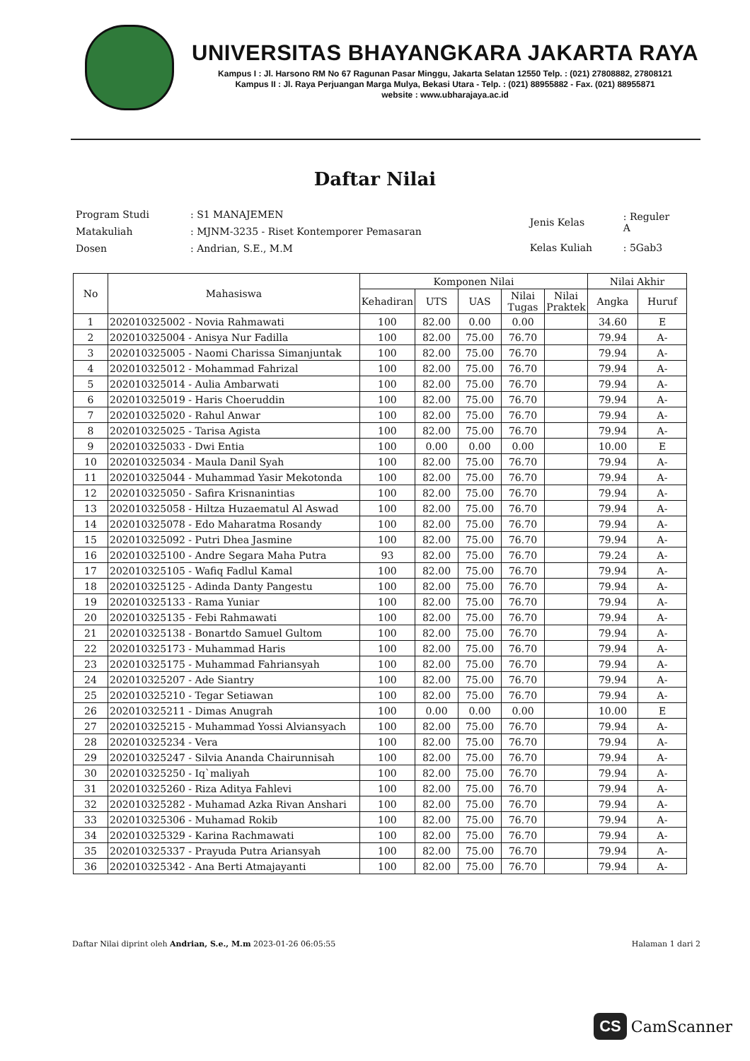UNIVERSITAS BHAYANGKARA JAKARTA RAYA
Kampus I : Jl. Harsono RM No 67 Ragunan Pasar Minggu, Jakarta Selatan 12550 Telp. : (021) 27808882, 27808121
Kampus II : Jl. Raya Perjuangan Marga Mulya, Bekasi Utara - Telp. : (021) 88955882 - Fax. (021) 88955871
website : www.ubharajaya.ac.id
Daftar Nilai
| Program Studi | : S1 MANAJEMEN |
| Matakuliah | : MJNM-3235 - Riset Kontemporer Pemasaran |
| Dosen | : Andrian, S.E., M.M |
| Jenis Kelas | : Reguler A |
| Kelas Kuliah | : 5Gab3 |
| No | Mahasiswa | Komponen Nilai | | | | | Nilai Akhir | |
| --- | --- | --- | --- | --- | --- | --- | --- | --- |
| | | Kehadiran | UTS | UAS | Nilai Tugas | Nilai Praktek | Angka | Huruf |
| 1 | 202010325002 - Novia Rahmawati | 100 | 82.00 | 0.00 | 0.00 | | 34.60 | E |
| 2 | 202010325004 - Anisya Nur Fadilla | 100 | 82.00 | 75.00 | 76.70 | | 79.94 | A- |
| 3 | 202010325005 - Naomi Charissa Simanjuntak | 100 | 82.00 | 75.00 | 76.70 | | 79.94 | A- |
| 4 | 202010325012 - Mohammad Fahrizal | 100 | 82.00 | 75.00 | 76.70 | | 79.94 | A- |
| 5 | 202010325014 - Aulia Ambarwati | 100 | 82.00 | 75.00 | 76.70 | | 79.94 | A- |
| 6 | 202010325019 - Haris Choeruddin | 100 | 82.00 | 75.00 | 76.70 | | 79.94 | A- |
| 7 | 202010325020 - Rahul Anwar | 100 | 82.00 | 75.00 | 76.70 | | 79.94 | A- |
| 8 | 202010325025 - Tarisa Agista | 100 | 82.00 | 75.00 | 76.70 | | 79.94 | A- |
| 9 | 202010325033 - Dwi Entia | 100 | 0.00 | 0.00 | 0.00 | | 10.00 | E |
| 10 | 202010325034 - Maula Danil Syah | 100 | 82.00 | 75.00 | 76.70 | | 79.94 | A- |
| 11 | 202010325044 - Muhammad Yasir Mekotonda | 100 | 82.00 | 75.00 | 76.70 | | 79.94 | A- |
| 12 | 202010325050 - Safira Krisnanintias | 100 | 82.00 | 75.00 | 76.70 | | 79.94 | A- |
| 13 | 202010325058 - Hiltza Huzaematul Al Aswad | 100 | 82.00 | 75.00 | 76.70 | | 79.94 | A- |
| 14 | 202010325078 - Edo Maharatma Rosandy | 100 | 82.00 | 75.00 | 76.70 | | 79.94 | A- |
| 15 | 202010325092 - Putri Dhea Jasmine | 100 | 82.00 | 75.00 | 76.70 | | 79.94 | A- |
| 16 | 202010325100 - Andre Segara Maha Putra | 93 | 82.00 | 75.00 | 76.70 | | 79.24 | A- |
| 17 | 202010325105 - Wafiq Fadlul Kamal | 100 | 82.00 | 75.00 | 76.70 | | 79.94 | A- |
| 18 | 202010325125 - Adinda Danty Pangestu | 100 | 82.00 | 75.00 | 76.70 | | 79.94 | A- |
| 19 | 202010325133 - Rama Yuniar | 100 | 82.00 | 75.00 | 76.70 | | 79.94 | A- |
| 20 | 202010325135 - Febi Rahmawati | 100 | 82.00 | 75.00 | 76.70 | | 79.94 | A- |
| 21 | 202010325138 - Bonartdo Samuel Gultom | 100 | 82.00 | 75.00 | 76.70 | | 79.94 | A- |
| 22 | 202010325173 - Muhammad Haris | 100 | 82.00 | 75.00 | 76.70 | | 79.94 | A- |
| 23 | 202010325175 - Muhammad Fahriansyah | 100 | 82.00 | 75.00 | 76.70 | | 79.94 | A- |
| 24 | 202010325207 - Ade Siantry | 100 | 82.00 | 75.00 | 76.70 | | 79.94 | A- |
| 25 | 202010325210 - Tegar Setiawan | 100 | 82.00 | 75.00 | 76.70 | | 79.94 | A- |
| 26 | 202010325211 - Dimas Anugrah | 100 | 0.00 | 0.00 | 0.00 | | 10.00 | E |
| 27 | 202010325215 - Muhammad Yossi Alviansyach | 100 | 82.00 | 75.00 | 76.70 | | 79.94 | A- |
| 28 | 202010325234 - Vera | 100 | 82.00 | 75.00 | 76.70 | | 79.94 | A- |
| 29 | 202010325247 - Silvia Ananda Chairunnisah | 100 | 82.00 | 75.00 | 76.70 | | 79.94 | A- |
| 30 | 202010325250 - Iq`maliyah | 100 | 82.00 | 75.00 | 76.70 | | 79.94 | A- |
| 31 | 202010325260 - Riza Aditya Fahlevi | 100 | 82.00 | 75.00 | 76.70 | | 79.94 | A- |
| 32 | 202010325282 - Muhamad Azka Rivan Anshari | 100 | 82.00 | 75.00 | 76.70 | | 79.94 | A- |
| 33 | 202010325306 - Muhamad Rokib | 100 | 82.00 | 75.00 | 76.70 | | 79.94 | A- |
| 34 | 202010325329 - Karina Rachmawati | 100 | 82.00 | 75.00 | 76.70 | | 79.94 | A- |
| 35 | 202010325337 - Prayuda Putra Ariansyah | 100 | 82.00 | 75.00 | 76.70 | | 79.94 | A- |
| 36 | 202010325342 - Ana Berti Atmajayanti | 100 | 82.00 | 75.00 | 76.70 | | 79.94 | A- |
Daftar Nilai diprint oleh Andrian, S.e., M.m 2023-01-26 06:05:55 Halaman 1 dari 2
CS CamScanner